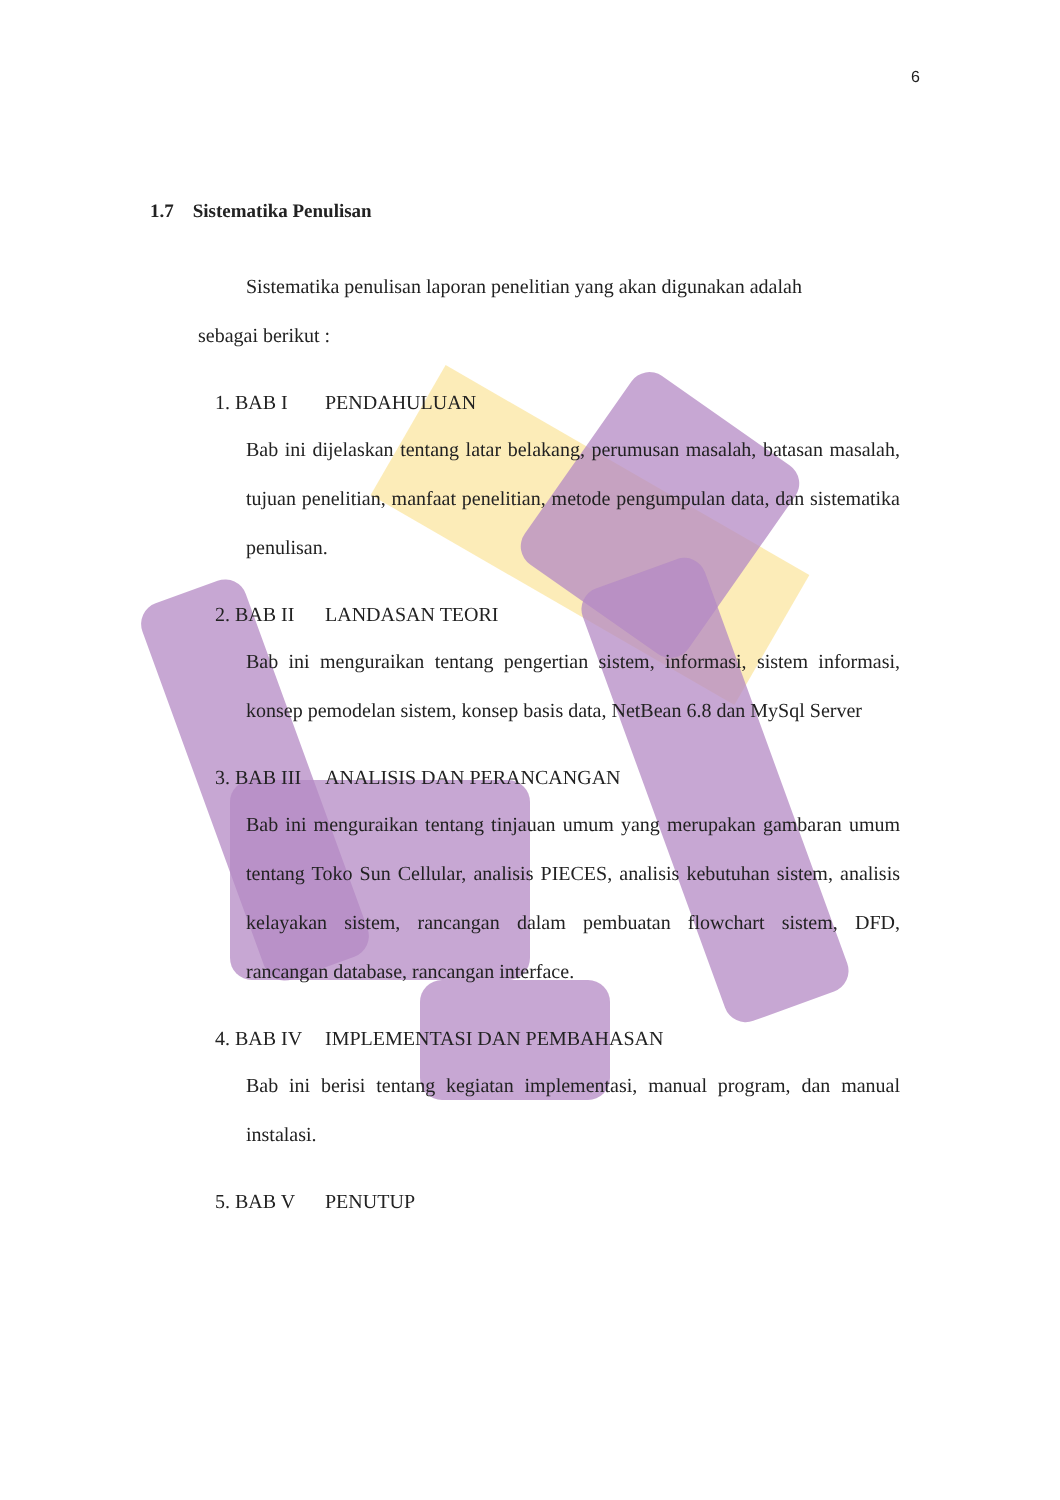6
1.7 Sistematika Penulisan
Sistematika penulisan laporan penelitian yang akan digunakan adalah
sebagai berikut :
1. BAB I PENDAHULUAN
Bab ini dijelaskan tentang latar belakang, perumusan masalah, batasan masalah, tujuan penelitian, manfaat penelitian, metode pengumpulan data, dan sistematika penulisan.
2. BAB II LANDASAN TEORI
Bab ini menguraikan tentang pengertian sistem, informasi, sistem informasi, konsep pemodelan sistem, konsep basis data, NetBean 6.8 dan MySql Server
3. BAB III ANALISIS DAN PERANCANGAN
Bab ini menguraikan tentang tinjauan umum yang merupakan gambaran umum tentang Toko Sun Cellular, analisis PIECES, analisis kebutuhan sistem, analisis kelayakan sistem, rancangan dalam pembuatan flowchart sistem, DFD, rancangan database, rancangan interface.
4. BAB IV IMPLEMENTASI DAN PEMBAHASAN
Bab ini berisi tentang kegiatan implementasi, manual program, dan manual instalasi.
5. BAB V PENUTUP